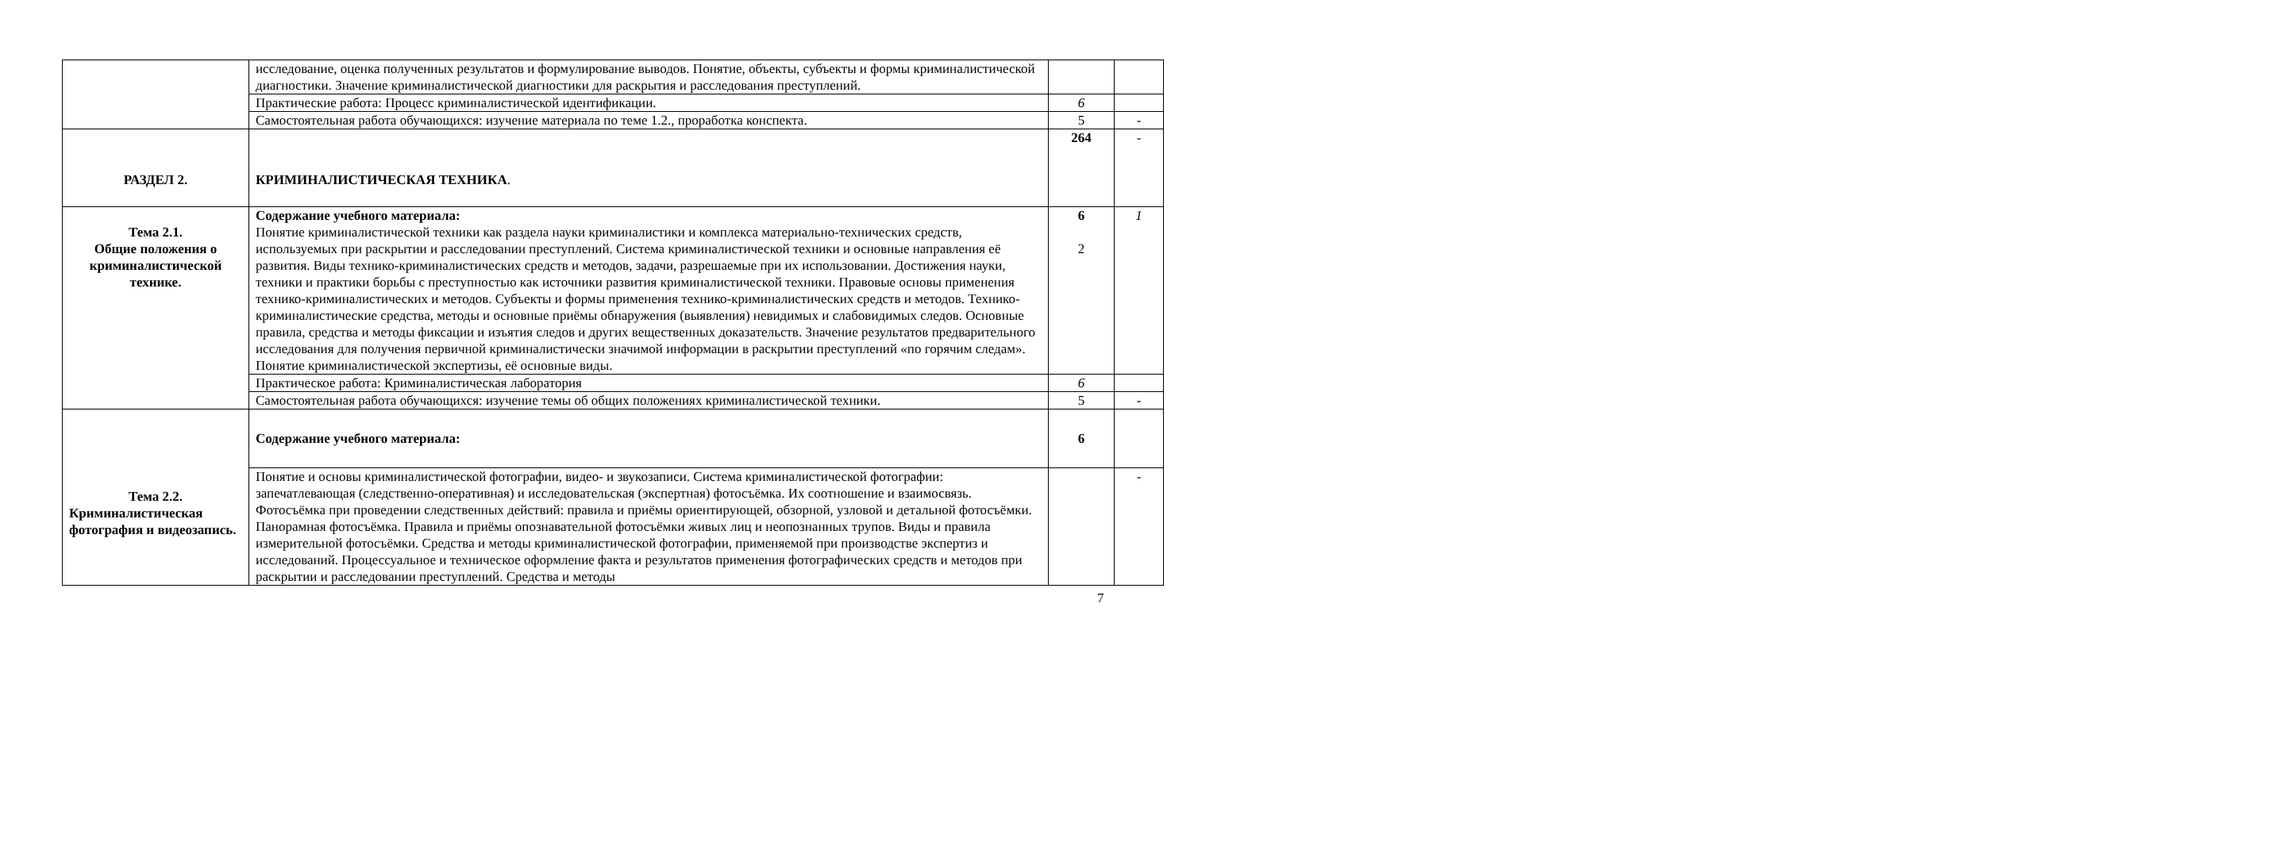| | исследование, оценка полученных результатов и формулирование выводов. Понятие, объекты, субъекты и формы криминалистической диагностики. Значение криминалистической диагностики для раскрытия и расследования преступлений. | | |
| | Практические работа: Процесс криминалистической идентификации. | 6 | |
| | Самостоятельная работа обучающихся: изучение материала по теме 1.2., проработка конспекта. | 5 | - |
| РАЗДЕЛ 2. | КРИМИНАЛИСТИЧЕСКАЯ ТЕХНИКА . | 264 | - |
| Тема 2.1. Общие положения о криминалистической технике. | Содержание учебного материала: Понятие криминалистической техники как раздела науки криминалистики и комплекса материально-технических средств, используемых при раскрытии и расследовании преступлений. Система криминалистической техники и основные направления её развития. Виды технико-криминалистических средств и методов, задачи, разрешаемые при их использовании. Достижения науки, техники и практики борьбы с преступностью как источники развития криминалистической техники. Правовые основы применения технико-криминалистических и методов. Субъекты и формы применения технико-криминалистических средств и методов. Технико-криминалистические средства, методы и основные приёмы обнаружения (выявления) невидимых и слабовидимых следов. Основные правила, средства и методы фиксации и изъятия следов и других вещественных доказательств. Значение результатов предварительного исследования для получения первичной криминалистически значимой информации в раскрытии преступлений «по горячим следам». Понятие криминалистической экспертизы, её основные виды. | 6 2 | 1 |
| | Практическое работа: Криминалистическая лаборатория | 6 | |
| | Самостоятельная работа обучающихся: изучение темы об общих положениях криминалистической техники. | 5 | - |
| Тема 2.2. Криминалистическая фотография и видеозапись. | Содержание учебного материала: | 6 | |
| | Понятие и основы криминалистической фотографии, видео- и звукозаписи. Система криминалистической фотографии: запечатлевающая (следственно-оперативная) и исследовательская (экспертная) фотосъёмка. Их соотношение и взаимосвязь. Фотосъёмка при проведении следственных действий: правила и приёмы ориентирующей, обзорной, узловой и детальной фотосъёмки. Панорамная фотосъёмка. Правила и приёмы опознавательной фотосъёмки живых лиц и неопознанных трупов. Виды и правила измерительной фотосъёмки. Средства и методы криминалистической фотографии, применяемой при производстве экспертиз и исследований. Процессуальное и техническое оформление факта и результатов применения фотографических средств и методов при раскрытии и расследовании преступлений. Средства и методы | | - |
7